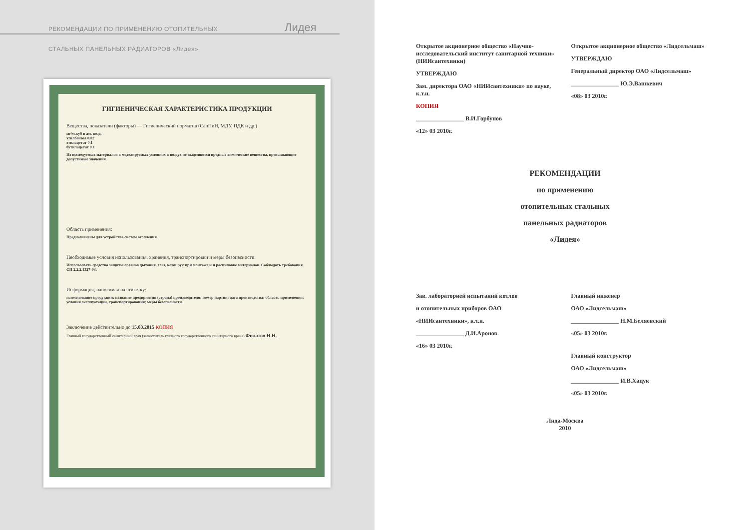РЕКОМЕНДАЦИИ ПО ПРИМЕНЕНИЮ ОТОПИТЕЛЬНЫХ
СТАЛЬНЫХ ПАНЕЛЬНЫХ РАДИАТОРОВ «Лидея»
Лидея
ГИГИЕНИЧЕСКАЯ ХАРАКТЕРИСТИКА ПРОДУКЦИИ
Вещества, показатели (факторы) — Гигиенический норматив (СанПиН, МДУ, ПДК и др.)
мг/м.куб в ам. возд.
этилбензол 0.02
этилацетат 0.1
бутилацетат 0.1
Из исследуемых материалов в моделируемых условиях в воздух не выделяются вредные химические вещества, превышающие допустимые значения.
Область применения:
Предназначены для устройства систем отопления
Необходимые условия использования, хранения, транспортировки и меры безопасности:
Использовать средства защиты органов дыхания, глаз, кожи рук при монтаже и и распиловке материалов. Соблюдать требования СП 2.2.2.1327-03.
Информация, наносимая на этикетку:
наименование продукции; название предприятия (страна) производителя; номер партии; дата производства; область применения; условия эксплуатации, транспортирования; меры безопасности.
Заключение действительно до 15.03.2015 КОПИЯ
Главный государственный санитарный врач (заместитель главного государственного санитарного врача) Филатов Н.Н.
Открытое акционерное общество «Научно-исследовательский институт санитарной техники» (НИИсантехники)
УТВЕРЖДАЮ
Зам. директора ОАО «НИИсантехники» по науке, к.т.н.
КОПИЯ
________________ В.И.Горбунов
«12» 03 2010г.
Открытое акционерное общество «Лидсельмаш»
УТВЕРЖДАЮ
Генеральный директор ОАО «Лидсельмаш»
________________ Ю.Э.Вашкевич
«08» 03 2010г.
РЕКОМЕНДАЦИИ
по применению
отопительных стальных
панельных радиаторов
«Лидея»
Зав. лабораторией испытаний котлов
и отопительных приборов ОАО
«НИИсантехники», к.т.н.
________________ Д.И.Аронов
«16» 03 2010г.
Главный инженер
ОАО «Лидсельмаш»
________________ Н.М.Беляевский
«05» 03 2010г.
Главный конструктор
ОАО «Лидсельмаш»
________________ И.В.Хацук
«05» 03 2010г.
Лида-Москва
2010